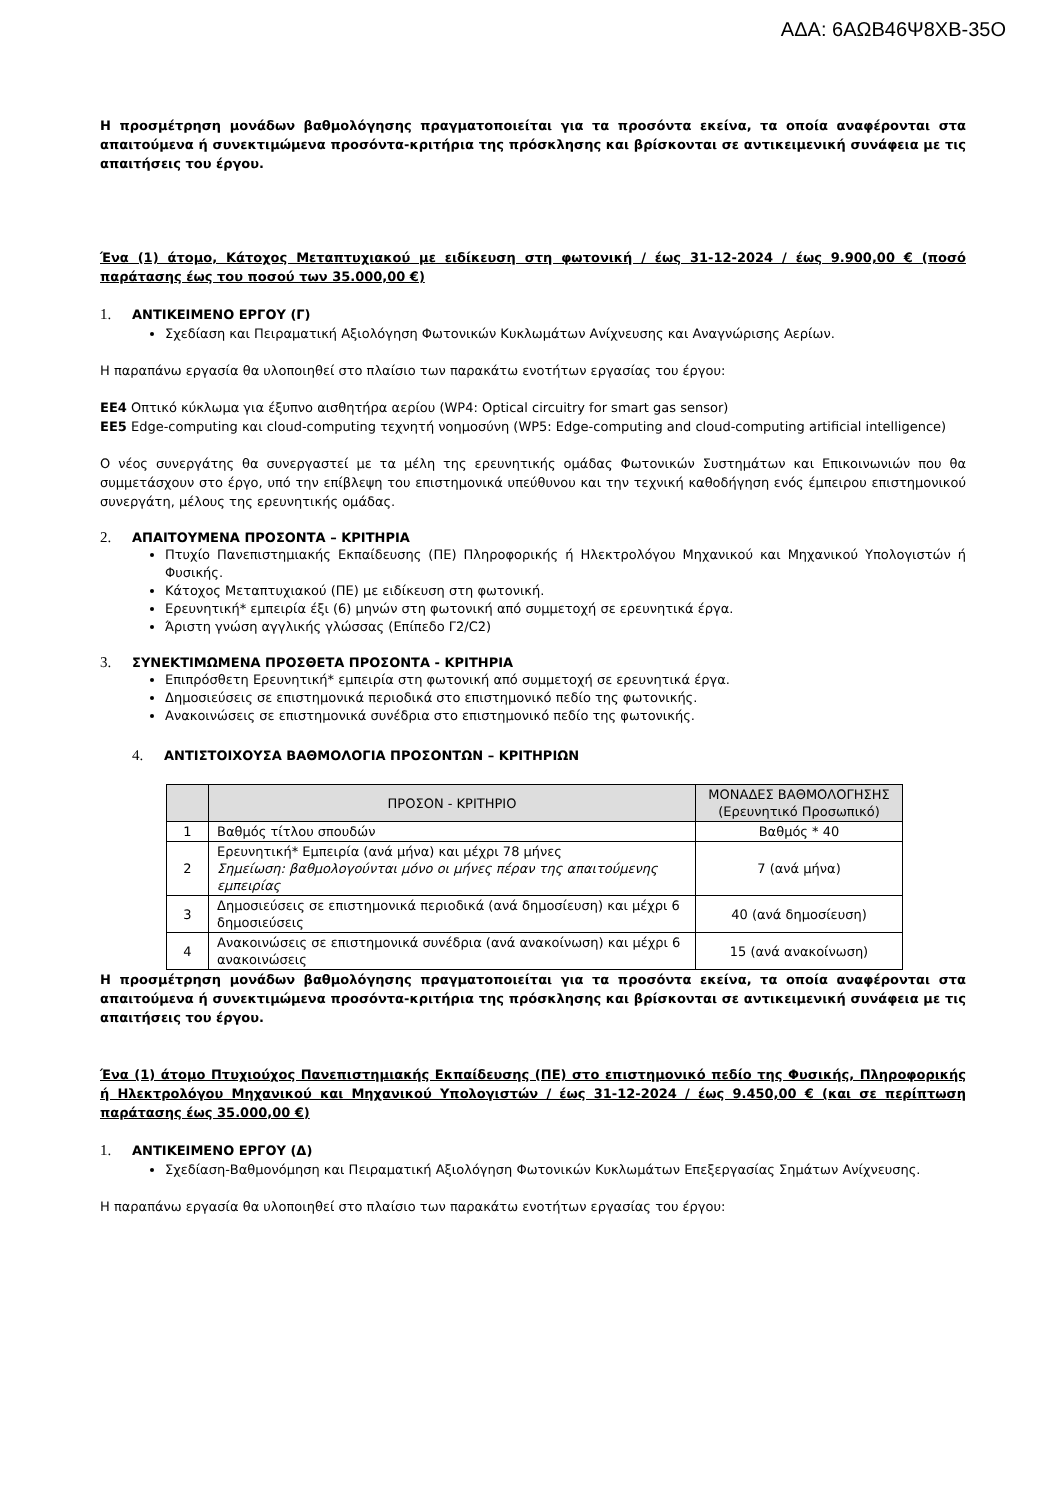ΑΔΑ: 6ΑΩΒ46Ψ8ΧΒ-35Ο
Η προσμέτρηση μονάδων βαθμολόγησης πραγματοποιείται για τα προσόντα εκείνα, τα οποία αναφέρονται στα απαιτούμενα ή συνεκτιμώμενα προσόντα-κριτήρια της πρόσκλησης και βρίσκονται σε αντικειμενική συνάφεια με τις απαιτήσεις του έργου.
Ένα (1) άτομο, Κάτοχος Μεταπτυχιακού με ειδίκευση στη φωτονική / έως 31-12-2024 / έως 9.900,00 € (ποσό παράτασης έως του ποσού των 35.000,00 €)
1. ΑΝΤΙΚΕΙΜΕΝΟ ΕΡΓΟΥ (Γ)
Σχεδίαση και Πειραματική Αξιολόγηση Φωτονικών Κυκλωμάτων Ανίχνευσης και Αναγνώρισης Αερίων.
Η παραπάνω εργασία θα υλοποιηθεί στο πλαίσιο των παρακάτω ενοτήτων εργασίας του έργου:
ΕΕ4 Οπτικό κύκλωμα για έξυπνο αισθητήρα αερίου (WP4: Optical circuitry for smart gas sensor)
ΕΕ5 Edge-computing και cloud-computing τεχνητή νοημοσύνη (WP5: Edge-computing and cloud-computing artificial intelligence)
Ο νέος συνεργάτης θα συνεργαστεί με τα μέλη της ερευνητικής ομάδας Φωτονικών Συστημάτων και Επικοινωνιών που θα συμμετάσχουν στο έργο, υπό την επίβλεψη του επιστημονικά υπεύθυνου και την τεχνική καθοδήγηση ενός έμπειρου επιστημονικού συνεργάτη, μέλους της ερευνητικής ομάδας.
2. ΑΠΑΙΤΟΥΜΕΝΑ ΠΡΟΣΟΝΤΑ – ΚΡΙΤΗΡΙΑ
Πτυχίο Πανεπιστημιακής Εκπαίδευσης (ΠΕ) Πληροφορικής ή Ηλεκτρολόγου Μηχανικού και Μηχανικού Υπολογιστών ή Φυσικής.
Κάτοχος Μεταπτυχιακού (ΠΕ) με ειδίκευση στη φωτονική.
Ερευνητική* εμπειρία έξι (6) μηνών στη φωτονική από συμμετοχή σε ερευνητικά έργα.
Άριστη γνώση αγγλικής γλώσσας (Επίπεδο Γ2/C2)
3. ΣΥΝΕΚΤΙΜΩΜΕΝΑ ΠΡΟΣΘΕΤΑ ΠΡΟΣΟΝΤΑ - ΚΡΙΤΗΡΙΑ
Επιπρόσθετη Ερευνητική* εμπειρία στη φωτονική από συμμετοχή σε ερευνητικά έργα.
Δημοσιεύσεις σε επιστημονικά περιοδικά στο επιστημονικό πεδίο της φωτονικής.
Ανακοινώσεις σε επιστημονικά συνέδρια στο επιστημονικό πεδίο της φωτονικής.
4. ΑΝΤΙΣΤΟΙΧΟΥΣΑ ΒΑΘΜΟΛΟΓΙΑ ΠΡΟΣΟΝΤΩΝ – ΚΡΙΤΗΡΙΩΝ
| | ΠΡΟΣΟΝ - ΚΡΙΤΗΡΙΟ | ΜΟΝΑΔΕΣ ΒΑΘΜΟΛΟΓΗΣΗΣ (Ερευνητικό Προσωπικό) |
| --- | --- | --- |
| 1 | Βαθμός τίτλου σπουδών | Βαθμός * 40 |
| 2 | Ερευνητική* Εμπειρία (ανά μήνα) και μέχρι 78 μήνες Σημείωση: βαθμολογούνται μόνο οι μήνες πέραν της απαιτούμενης εμπειρίας | 7 (ανά μήνα) |
| 3 | Δημοσιεύσεις σε επιστημονικά περιοδικά (ανά δημοσίευση) και μέχρι 6 δημοσιεύσεις | 40 (ανά δημοσίευση) |
| 4 | Ανακοινώσεις σε επιστημονικά συνέδρια (ανά ανακοίνωση) και μέχρι 6 ανακοινώσεις | 15 (ανά ανακοίνωση) |
Η προσμέτρηση μονάδων βαθμολόγησης πραγματοποιείται για τα προσόντα εκείνα, τα οποία αναφέρονται στα απαιτούμενα ή συνεκτιμώμενα προσόντα-κριτήρια της πρόσκλησης και βρίσκονται σε αντικειμενική συνάφεια με τις απαιτήσεις του έργου.
Ένα (1) άτομο Πτυχιούχος Πανεπιστημιακής Εκπαίδευσης (ΠΕ) στο επιστημονικό πεδίο της Φυσικής, Πληροφορικής ή Ηλεκτρολόγου Μηχανικού και Μηχανικού Υπολογιστών / έως 31-12-2024 / έως 9.450,00 € (και σε περίπτωση παράτασης έως 35.000,00 €)
1. ΑΝΤΙΚΕΙΜΕΝΟ ΕΡΓΟΥ (Δ)
Σχεδίαση-Βαθμονόμηση και Πειραματική Αξιολόγηση Φωτονικών Κυκλωμάτων Επεξεργασίας Σημάτων Ανίχνευσης.
Η παραπάνω εργασία θα υλοποιηθεί στο πλαίσιο των παρακάτω ενοτήτων εργασίας του έργου: